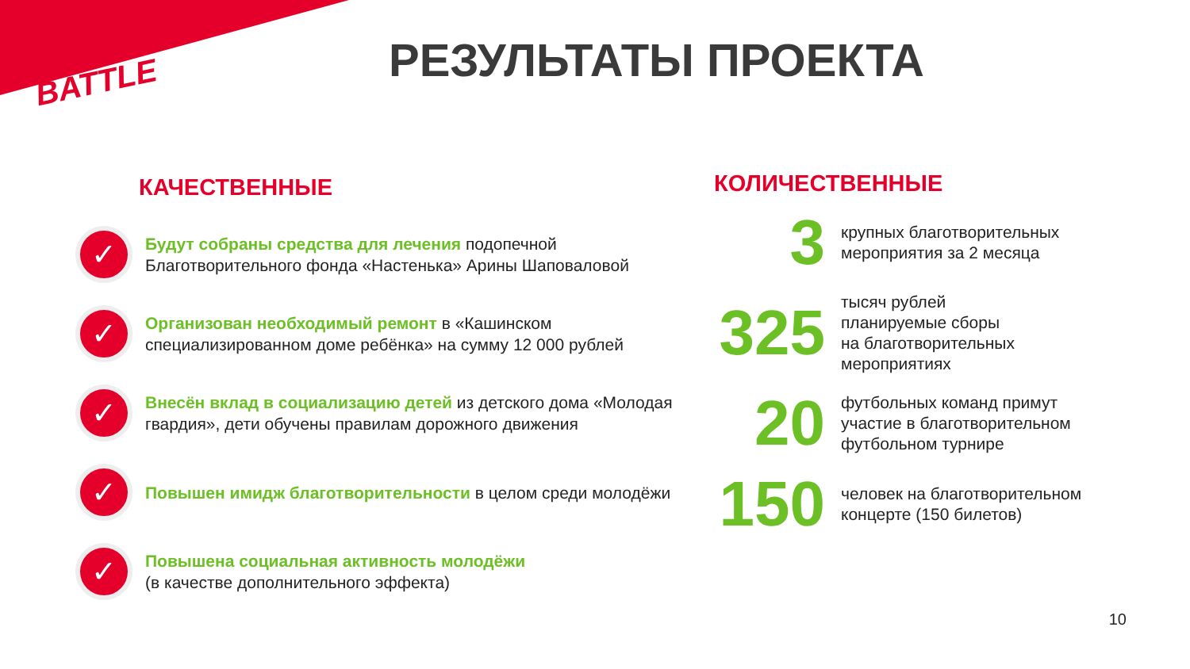KFC
BATTLE
РЕЗУЛЬТАТЫ ПРОЕКТА
КАЧЕСТВЕННЫЕ
✓
Будут собраны средства для лечения подопечной Благотворительного фонда «Настенька» Арины Шаповаловой
✓
Организован необходимый ремонт в «Кашинском специализированном доме ребёнка» на сумму 12 000 рублей
✓
Внесён вклад в социализацию детей из детского дома «Молодая гвардия», дети обучены правилам дорожного движения
✓
Повышен имидж благотворительности в целом среди молодёжи
✓
Повышена социальная активность молодёжи
(в качестве дополнительного эффекта)
КОЛИЧЕСТВЕННЫЕ
3
крупных благотворительных
мероприятия за 2 месяца
325
тысяч рублей
планируемые сборы
на благотворительных
мероприятиях
20
футбольных команд примут
участие в благотворительном
футбольном турнире
150
человек на благотворительном
концерте (150 билетов)
10